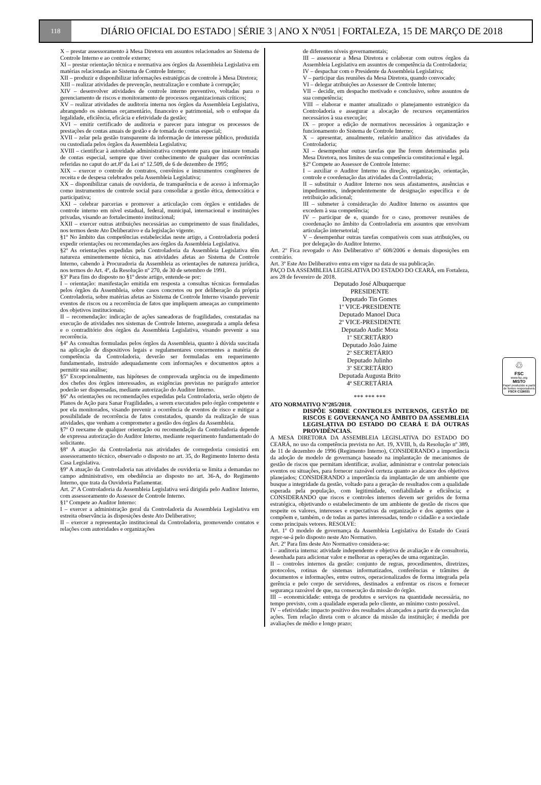118
DIÁRIO OFICIAL DO ESTADO | SÉRIE 3 | ANO X Nº051 | FORTALEZA, 15 DE MARÇO DE 2018
X – prestar assessoramento à Mesa Diretora em assuntos relacionados ao Sistema de Controle Interno e ao controle externo;
XI – prestar orientação técnica e normativa aos órgãos da Assembleia Legislativa em matérias relacionadas ao Sistema de Controle Interno;
XII – produzir e disponibilizar informações estratégicas de controle à Mesa Diretora;
XIII – realizar atividades de prevenção, neutralização e combate à corrupção;
XIV – desenvolver atividades de controle interno preventivo, voltadas para o gerenciamento de riscos e monitoramento de processos organizacionais críticos;
XV – realizar atividades de auditoria interna nos órgãos da Assembleia Legislativa, abrangendo os sistemas orçamentário, financeiro e patrimonial, sob o enfoque da legalidade, eficiência, eficácia e efetividade da gestão;
XVI – emitir certificado de auditoria e parecer para integrar os processos de prestações de contas anuais de gestão e de tomada de contas especial;
XVII – zelar pela gestão transparente da informação de interesse público, produzida ou custodiada pelos órgãos da Assembleia Legislativa;
XVIII – cientificar à autoridade administrativa competente para que instaure tomada de contas especial, sempre que tiver conhecimento de qualquer das ocorrências referidas no caput do art.8º da Lei nº 12.509, de 6 de dezembro de 1995;
XIX – exercer o controle de contratos, convênios e instrumentos congêneres de receita e de despesa celebrados pela Assembleia Legislativa;
XX – disponibilizar canais de ouvidoria, de transparência e de acesso à informação como instrumentos de controle social para consolidar a gestão ética, democrática e participativa;
XXI – celebrar parcerias e promover a articulação com órgãos e entidades de controle interno em nível estadual, federal, municipal, internacional e instituições privadas, visando ao fortalecimento institucional;
XXII – exercer outras atribuições necessárias ao cumprimento de suas finalidades, nos termos deste Ato Deliberativo e da legislação vigente.
§1º No âmbito das competências estabelecidas neste artigo, a Controladoria poderá expedir orientações ou recomendações aos órgãos da Assembleia Legislativa.
§2º As orientações expedidas pela Controladoria da Assembleia Legislativa têm natureza eminentemente técnica, nas atividades afetas ao Sistema de Controle Interno, cabendo à Procuradoria da Assembleia as orientações de natureza jurídica, nos termos do Art. 4º, da Resolução nº 270, de 30 de setembro de 1991.
§3º Para fins do disposto no §1º deste artigo, entende-se por:
I – orientação: manifestação emitida em resposta a consultas técnicas formuladas pelos órgãos da Assembleia, sobre casos concretos ou por deliberação da própria Controladoria, sobre matérias afetas ao Sistema de Controle Interno visando prevenir eventos de riscos ou a recorrência de fatos que impliquem ameaças ao cumprimento dos objetivos institucionais;
II – recomendação: indicação de ações saneadoras de fragilidades, constatadas na execução de atividades nos sistemas de Controle Interno, assegurada a ampla defesa e o contraditório dos órgãos da Assembleia Legislativa, visando prevenir a sua recorrência.
§4º As consultas formuladas pelos órgãos da Assembleia, quanto à dúvida suscitada na aplicação de dispositivos legais e regulamentares concernentes a matéria de competência da Controladoria, deverão ser formuladas em requerimento fundamentado, instruído adequadamente com informações e documentos aptos a permitir sua análise;
§5º Excepcionalmente, nas hipóteses de comprovada urgência ou de impedimento dos chefes dos órgãos interessados, as exigências previstas no parágrafo anterior poderão ser dispensadas, mediante autorização do Auditor Interno.
§6º As orientações ou recomendações expedidas pela Controladoria, serão objeto de Planos de Ação para Sanar Fragilidades, a serem executados pelo órgão competente e por ela monitorados, visando prevenir a ocorrência de eventos de risco e mitigar a possibilidade de recorrência de fatos constatados, quando da realização de suas atividades, que venham a comprometer a gestão dos órgãos da Assembleia.
§7º O reexame de qualquer orientação ou recomendação da Controladoria depende de expressa autorização do Auditor Interno, mediante requerimento fundamentado do solicitante.
§8º A atuação da Controladoria nas atividades de corregedoria consistirá em assessoramento técnico, observado o disposto no art. 35, do Regimento Interno desta Casa Legislativa.
§9º A atuação da Controladoria nas atividades de ouvidoria se limita a demandas no campo administrativo, em obediência ao disposto no art. 36-A, do Regimento Interno, que trata da Ouvidoria Parlamentar.
Art. 2º A Controladoria da Assembleia Legislativa será dirigida pelo Auditor Interno, com assessoramento do Assessor de Controle Interno.
§1º Compete ao Auditor Interno:
I – exercer a administração geral da Controladoria da Assembleia Legislativa em estreita observância às disposições deste Ato Deliberativo;
II – exercer a representação institucional da Controladoria, promovendo contatos e relações com autoridades e organizações
de diferentes níveis governamentais;
III – assessorar a Mesa Diretora e colaborar com outros órgãos da Assembleia Legislativa em assuntos de competência da Controladoria;
IV – despachar com o Presidente da Assembleia Legislativa;
V – participar das reuniões da Mesa Diretora, quando convocado;
VI – delegar atribuições ao Assessor de Controle Interno;
VII – decidir, em despacho motivado e conclusivo, sobre assuntos de sua competência;
VIII – elaborar e manter atualizado o planejamento estratégico da Controladoria e assegurar a alocação de recursos orçamentários necessários à sua execução;
IX – propor a edição de normativos necessários à organização e funcionamento do Sistema de Controle Interno;
X – apresentar, anualmente, relatório analítico das atividades da Controladoria;
XI – desempenhar outras tarefas que lhe forem determinadas pela Mesa Diretora, nos limites de sua competência constitucional e legal.
§2º Compete ao Assessor de Controle Interno:
I – auxiliar o Auditor Interno na direção, organização, orientação, controle e coordenação das atividades da Controladoria;
II – substituir o Auditor Interno nos seus afastamentos, ausências e impedimentos, independentemente de designação específica e de retribuição adicional;
III – submeter à consideração do Auditor Interno os assuntos que excedem à sua competência;
IV – participar de e, quando for o caso, promover reuniões de coordenação no âmbito da Controladoria em assuntos que envolvam articulação intersetorial;
V – desempenhar outras tarefas compatíveis com suas atribuições, ou por delegação do Auditor Interno.
Art. 2º Fica revogado o Ato Deliberativo nº 608/2006 e demais disposições em contrário.
Art. 3º Este Ato Deliberativo entra em vigor na data de sua publicação.
PAÇO DA ASSEMBLEIA LEGISLATIVA DO ESTADO DO CEARÁ, em Fortaleza, aos 28 de fevereiro de 2018.
Deputado José Albuquerque
PRESIDENTE
Deputado Tin Gomes
1º VICE-PRESIDENTE
Deputado Manoel Duca
2º VICE-PRESIDENTE
Deputado Audic Mota
1º SECRETÁRIO
Deputado João Jaime
2º SECRETÁRIO
Deputado Julinho
3º SECRETÁRIO
Deputada Augusta Brito
4ª SECRETÁRIA
*** *** ***
ATO NORMATIVO Nº285/2018.
DISPÕE SOBRE CONTROLES INTERNOS, GESTÃO DE RISCOS E GOVERNANÇA NO ÂMBITO DA ASSEMBLEIA LEGISLATIVA DO ESTADO DO CEARÁ E DÁ OUTRAS PROVIDÊNCIAS.
A MESA DIRETORA DA ASSEMBLEIA LEGISLATIVA DO ESTADO DO CEARÁ, no uso da competência prevista no Art. 19, XVIII, b, da Resolução nº 389, de 11 de dezembro de 1996 (Regimento Interno), CONSIDERANDO a importância da adoção de modelo de governança baseado na implantação de mecanismos de gestão de riscos que permitam identificar, avaliar, administrar e controlar potenciais eventos ou situações, para fornecer razoável certeza quanto ao alcance dos objetivos planejados; CONSIDERANDO a importância da implantação de um ambiente que busque a integridade da gestão, voltado para a geração de resultados com a qualidade esperada pela população, com legitimidade, confiabilidade e eficiência; e CONSIDERANDO que riscos e controles internos devem ser geridos de forma estratégica, objetivando o estabelecimento de um ambiente de gestão de riscos que respeite os valores, interesses e expectativas da organização e dos agentes que a compõem e, também, o de todas as partes interessadas, tendo o cidadão e a sociedade como principais vetores. RESOLVE:
Art. 1º O modelo de governança da Assembleia Legislativa do Estado do Ceará reger-se-á pelo disposto neste Ato Normativo.
Art. 2º Para fins deste Ato Normativo considera-se:
I – auditoria interna: atividade independente e objetiva de avaliação e de consultoria, desenhada para adicionar valor e melhorar as operações de uma organização.
II – controles internos da gestão: conjunto de regras, procedimentos, diretrizes, protocolos, rotinas de sistemas informatizados, conferências e trâmites de documentos e informações, entre outros, operacionalizados de forma integrada pela gerência e pelo corpo de servidores, destinados a enfrentar os riscos e fornecer segurança razoável de que, na consecução da missão do órgão.
III – economicidade: entrega de produtos e serviços na quantidade necessária, no tempo previsto, com a qualidade esperada pelo cliente, ao mínimo custo possível.
IV – efetividade: impacto positivo dos resultados alcançados a partir da execução das ações. Tem relação direta com o alcance da missão da instituição; é medida por avaliações de médio e longo prazo;
♲
FSC
www.fsc.org
MISTO
Papel produzido a partir de fontes responsáveis
FSC® C126031